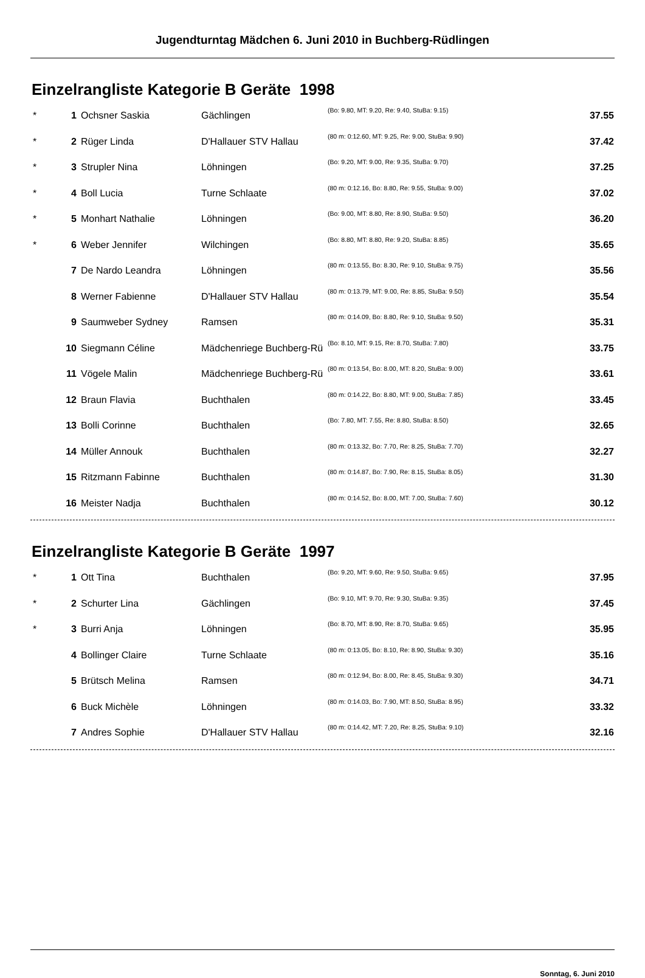Jugendturntag Mädchen 6. Juni 2010 in Buchberg-Rüdlingen
Einzelrangliste Kategorie B Geräte 1998
| * | 1 | Ochsner Saskia | Gächlingen | (Bo: 9.80, MT: 9.20, Re: 9.40, StuBa: 9.15) | 37.55 |
| * | 2 | Rüger Linda | D'Hallauer STV Hallau | (80 m: 0:12.60, MT: 9.25, Re: 9.00, StuBa: 9.90) | 37.42 |
| * | 3 | Strupler Nina | Löhningen | (Bo: 9.20, MT: 9.00, Re: 9.35, StuBa: 9.70) | 37.25 |
| * | 4 | Boll Lucia | Turne Schlaate | (80 m: 0:12.16, Bo: 8.80, Re: 9.55, StuBa: 9.00) | 37.02 |
| * | 5 | Monhart Nathalie | Löhningen | (Bo: 9.00, MT: 8.80, Re: 8.90, StuBa: 9.50) | 36.20 |
| * | 6 | Weber Jennifer | Wilchingen | (Bo: 8.80, MT: 8.80, Re: 9.20, StuBa: 8.85) | 35.65 |
| | 7 | De Nardo Leandra | Löhningen | (80 m: 0:13.55, Bo: 8.30, Re: 9.10, StuBa: 9.75) | 35.56 |
| | 8 | Werner Fabienne | D'Hallauer STV Hallau | (80 m: 0:13.79, MT: 9.00, Re: 8.85, StuBa: 9.50) | 35.54 |
| | 9 | Saumweber Sydney | Ramsen | (80 m: 0:14.09, Bo: 8.80, Re: 9.10, StuBa: 9.50) | 35.31 |
| | 10 | Siegmann Céline | Mädchenriege Buchberg-Rü | (Bo: 8.10, MT: 9.15, Re: 8.70, StuBa: 7.80) | 33.75 |
| | 11 | Vögele Malin | Mädchenriege Buchberg-Rü | (80 m: 0:13.54, Bo: 8.00, MT: 8.20, StuBa: 9.00) | 33.61 |
| | 12 | Braun Flavia | Buchthalen | (80 m: 0:14.22, Bo: 8.80, MT: 9.00, StuBa: 7.85) | 33.45 |
| | 13 | Bolli Corinne | Buchthalen | (Bo: 7.80, MT: 7.55, Re: 8.80, StuBa: 8.50) | 32.65 |
| | 14 | Müller Annouk | Buchthalen | (80 m: 0:13.32, Bo: 7.70, Re: 8.25, StuBa: 7.70) | 32.27 |
| | 15 | Ritzmann Fabinne | Buchthalen | (80 m: 0:14.87, Bo: 7.90, Re: 8.15, StuBa: 8.05) | 31.30 |
| | 16 | Meister Nadja | Buchthalen | (80 m: 0:14.52, Bo: 8.00, MT: 7.00, StuBa: 7.60) | 30.12 |
Einzelrangliste Kategorie B Geräte 1997
| * | 1 | Ott Tina | Buchthalen | (Bo: 9.20, MT: 9.60, Re: 9.50, StuBa: 9.65) | 37.95 |
| * | 2 | Schurter Lina | Gächlingen | (Bo: 9.10, MT: 9.70, Re: 9.30, StuBa: 9.35) | 37.45 |
| * | 3 | Burri Anja | Löhningen | (Bo: 8.70, MT: 8.90, Re: 8.70, StuBa: 9.65) | 35.95 |
| | 4 | Bollinger Claire | Turne Schlaate | (80 m: 0:13.05, Bo: 8.10, Re: 8.90, StuBa: 9.30) | 35.16 |
| | 5 | Brütsch Melina | Ramsen | (80 m: 0:12.94, Bo: 8.00, Re: 8.45, StuBa: 9.30) | 34.71 |
| | 6 | Buck Michèle | Löhningen | (80 m: 0:14.03, Bo: 7.90, MT: 8.50, StuBa: 8.95) | 33.32 |
| | 7 | Andres Sophie | D'Hallauer STV Hallau | (80 m: 0:14.42, MT: 7.20, Re: 8.25, StuBa: 9.10) | 32.16 |
Sonntag, 6. Juni 2010